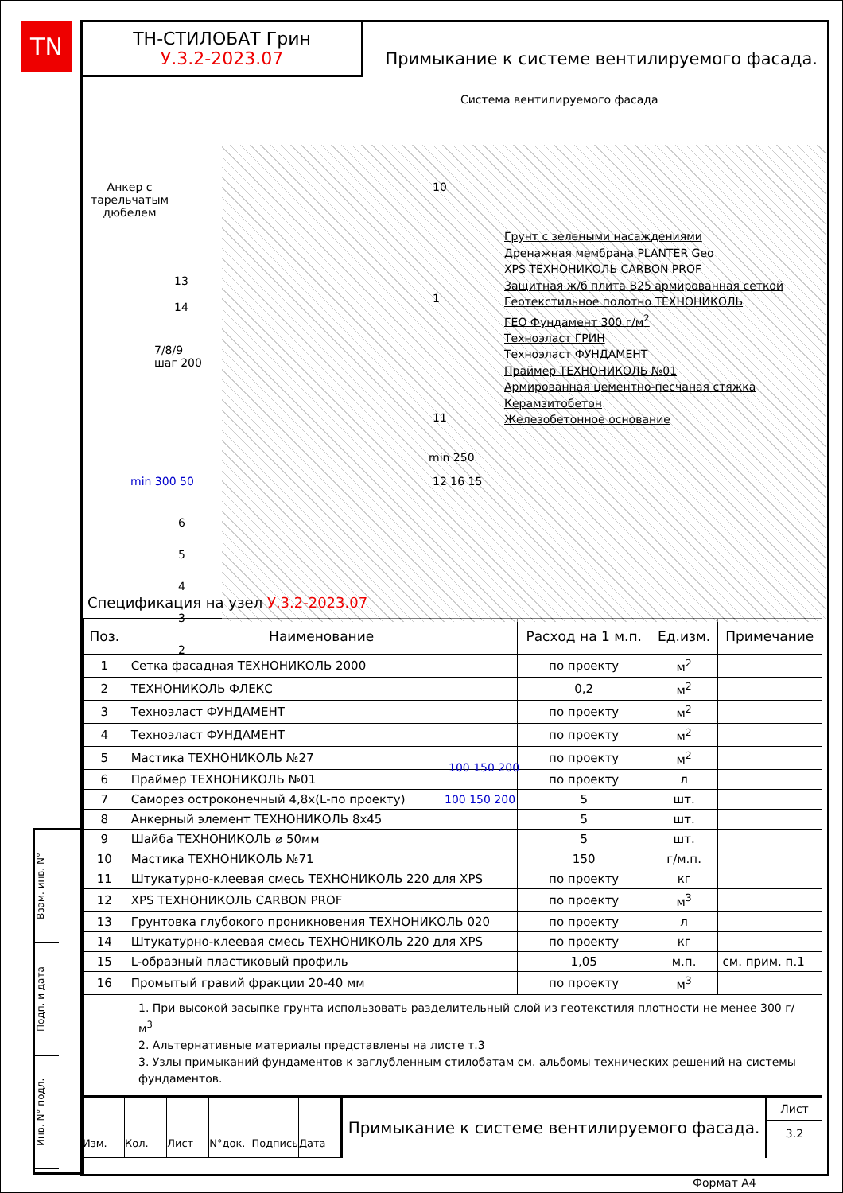TN
Взам. инв. N°
Подп. и дата
Инв. N° подл.
ТН-СТИЛОБАТ Грин
У.3.2-2023.07
Примыкание к системе вентилируемого фасада.
Система вентилируемого фасада
Анкер с
тарельчатым
дюбелем
7/8/9
шаг 200
13
14
min 250
6
5
4
3
2
10
1
11
12 16 15
min 300 50
100 150 200
100 150 200
Грунт с зелеными насаждениями
Дренажная мембрана PLANTER Geo
XPS ТЕХНОНИКОЛЬ CARBON PROF
Защитная ж/б плита В25 армированная сеткой
Геотекстильное полотно ТЕХНОНИКОЛЬ
ГЕО Фундамент 300 г/м<sup>2</sup>
Техноэласт ГРИН
Техноэласт ФУНДАМЕНТ
Праймер ТЕХНОНИКОЛЬ №01
Армированная цементно-песчаная стяжка
Керамзитобетон
Железобетонное основание
Спецификация на узел У.3.2-2023.07
| Поз. | Наименование | Расход на 1 м.п. | Ед.изм. | Примечание |
| --- | --- | --- | --- | --- |
| 1 | Сетка фасадная ТЕХНОНИКОЛЬ 2000 | по проекту | м<sup>2</sup> | |
| 2 | ТЕХНОНИКОЛЬ ФЛЕКС | 0,2 | м<sup>2</sup> | |
| 3 | Техноэласт ФУНДАМЕНТ | по проекту | м<sup>2</sup> | |
| 4 | Техноэласт ФУНДАМЕНТ | по проекту | м<sup>2</sup> | |
| 5 | Мастика ТЕХНОНИКОЛЬ №27 | по проекту | м<sup>2</sup> | |
| 6 | Праймер ТЕХНОНИКОЛЬ №01 | по проекту | л | |
| 7 | Саморез остроконечный 4,8x(L-по проекту) | 5 | шт. | |
| 8 | Анкерный элемент ТЕХНОНИКОЛЬ 8x45 | 5 | шт. | |
| 9 | Шайба ТЕХНОНИКОЛЬ ⌀ 50мм | 5 | шт. | |
| 10 | Мастика ТЕХНОНИКОЛЬ №71 | 150 | г/м.п. | |
| 11 | Штукатурно-клеевая смесь ТЕХНОНИКОЛЬ 220 для XPS | по проекту | кг | |
| 12 | XPS ТЕХНОНИКОЛЬ CARBON PROF | по проекту | м<sup>3</sup> | |
| 13 | Грунтовка глубокого проникновения ТЕХНОНИКОЛЬ 020 | по проекту | л | |
| 14 | Штукатурно-клеевая смесь ТЕХНОНИКОЛЬ 220 для XPS | по проекту | кг | |
| 15 | L-образный пластиковый профиль | 1,05 | м.п. | см. прим. п.1 |
| 16 | Промытый гравий фракции 20-40 мм | по проекту | м<sup>3</sup> | |
1. При высокой засыпке грунта использовать разделительный слой из геотекстиля плотности не менее 300 г/м<sup>3</sup>
2. Альтернативные материалы представлены на листе т.3
3. Узлы примыканий фундаментов к заглубленным стилобатам см. альбомы технических решений на системы фундаментов.
Изм.
Кол.
Лист
N°док.
Подпись
Дата
Примыкание к системе вентилируемого фасада.
Лист
3.2
Формат А4